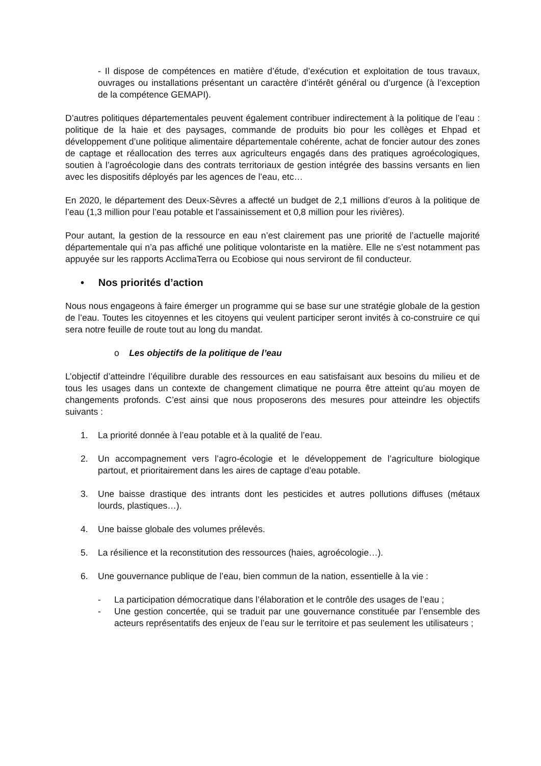- Il dispose de compétences en matière d’étude, d’exécution et exploitation de tous travaux, ouvrages ou installations présentant un caractère d’intérêt général ou d’urgence (à l’exception de la compétence GEMAPI).
D’autres politiques départementales peuvent également contribuer indirectement à la politique de l’eau : politique de la haie et des paysages, commande de produits bio pour les collèges et Ehpad et développement d’une politique alimentaire départementale cohérente, achat de foncier autour des zones de captage et réallocation des terres aux agriculteurs engagés dans des pratiques agroécologiques, soutien à l’agroécologie dans des contrats territoriaux de gestion intégrée des bassins versants en lien avec les dispositifs déployés par les agences de l’eau, etc…
En 2020, le département des Deux-Sèvres a affecté un budget de 2,1 millions d’euros à la politique de l’eau (1,3 million pour l’eau potable et l’assainissement et 0,8 million pour les rivières).
Pour autant, la gestion de la ressource en eau n’est clairement pas une priorité de l’actuelle majorité départementale qui n’a pas affiché une politique volontariste en la matière. Elle ne s’est notamment pas appuyée sur les rapports AcclimaTerra ou Ecobiose qui nous serviront de fil conducteur.
• Nos priorités d’action
Nous nous engageons à faire émerger un programme qui se base sur une stratégie globale de la gestion de l’eau. Toutes les citoyennes et les citoyens qui veulent participer seront invités à co-construire ce qui sera notre feuille de route tout au long du mandat.
o Les objectifs de la politique de l’eau
L’objectif d’atteindre l’équilibre durable des ressources en eau satisfaisant aux besoins du milieu et de tous les usages dans un contexte de changement climatique ne pourra être atteint qu’au moyen de changements profonds. C’est ainsi que nous proposerons des mesures pour atteindre les objectifs suivants :
1. La priorité donnée à l’eau potable et à la qualité de l’eau.
2. Un accompagnement vers l’agro-écologie et le développement de l’agriculture biologique partout, et prioritairement dans les aires de captage d’eau potable.
3. Une baisse drastique des intrants dont les pesticides et autres pollutions diffuses (métaux lourds, plastiques…).
4. Une baisse globale des volumes prélevés.
5. La résilience et la reconstitution des ressources (haies, agroécologie…).
6. Une gouvernance publique de l’eau, bien commun de la nation, essentielle à la vie :
- La participation démocratique dans l’élaboration et le contrôle des usages de l’eau ;
- Une gestion concertée, qui se traduit par une gouvernance constituée par l’ensemble des acteurs représentatifs des enjeux de l’eau sur le territoire et pas seulement les utilisateurs ;